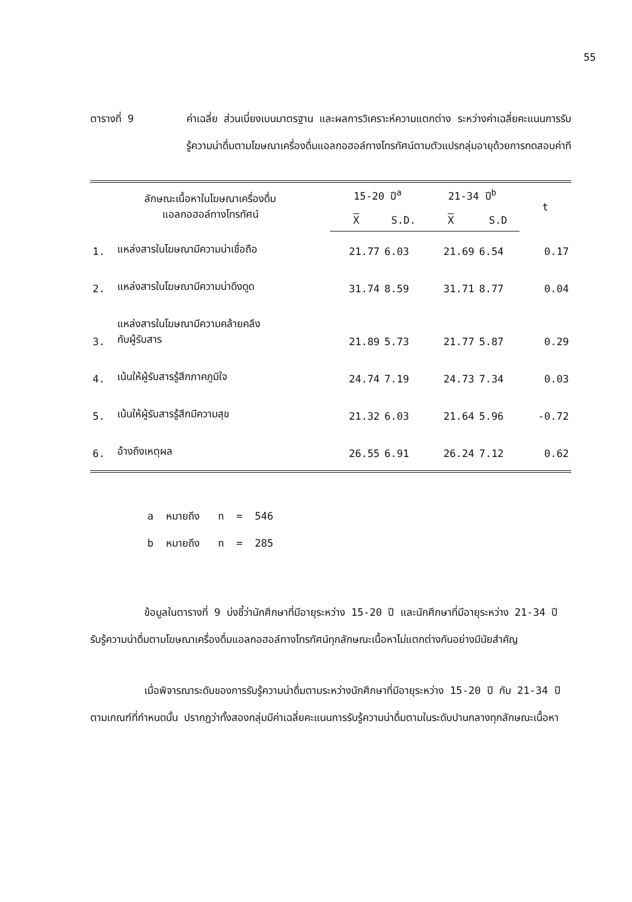55
ตารางที่ 9 ค่าเฉลี่ย ส่วนเบี่ยงเบนมาตรฐาน และผลการวิเคราะห์ความแตกต่าง ระหว่างค่าเฉลี่ยคะแนนการรับรู้ความน่าดื่มตามโฆษณาเครื่องดื่มแอลกอฮอล์ทางโทรทัศน์ตามตัวแปรกลุ่มอายุด้วยการทดสอบค่าที
| ลักษณะเนื้อหาในโฆษณาเครื่องดื่ม แอลกอฮอล์ทางโทรทัศน์ | | 15-20 ปี<sup>a</sup> | | 21-34 ปี<sup>b</sup> | | t |
| --- | --- | --- | --- | --- | --- | --- |
| | | X | S.D. | X | S.D | |
| 1. | แหล่งสารในโฆษณามีความน่าเชื่อถือ | 21.77 | 6.03 | 21.69 | 6.54 | 0.17 |
| 2. | แหล่งสารในโฆษณามีความน่าดึงดูด | 31.74 | 8.59 | 31.71 | 8.77 | 0.04 |
| 3. | แหล่งสารในโฆษณามีความคล้ายคลึง กับผู้รับสาร | 21.89 | 5.73 | 21.77 | 5.87 | 0.29 |
| 4. | เน้นให้ผู้รับสารรู้สึกภาคภูมิใจ | 24.74 | 7.19 | 24.73 | 7.34 | 0.03 |
| 5. | เน้นให้ผู้รับสารรู้สึกมีความสุข | 21.32 | 6.03 | 21.64 | 5.96 | -0.72 |
| 6. | อ้างถึงเหตุผล | 26.55 | 6.91 | 26.24 | 7.12 | 0.62 |
a หมายถึง n = 546
b หมายถึง n = 285
ข้อมูลในตารางที่ 9 บ่งชี้ว่านักศึกษาที่มีอายุระหว่าง 15-20 ปี และนักศึกษาที่มีอายุระหว่าง 21-34 ปี รับรู้ความน่าดื่มตามโฆษณาเครื่องดื่มแอลกอฮอล์ทางโทรทัศน์ทุกลักษณะเนื้อหาไม่แตกต่างกันอย่างมีนัยสำคัญ
เมื่อพิจารณาระดับของการรับรู้ความน่าดื่มตามระหว่างนักศึกษาที่มีอายุระหว่าง 15-20 ปี กับ 21-34 ปี ตามเกณฑ์ที่กำหนดนั้น ปรากฏว่าทั้งสองกลุ่มมีค่าเฉลี่ยคะแนนการรับรู้ความน่าดื่มตามในระดับปานกลางทุกลักษณะเนื้อหา